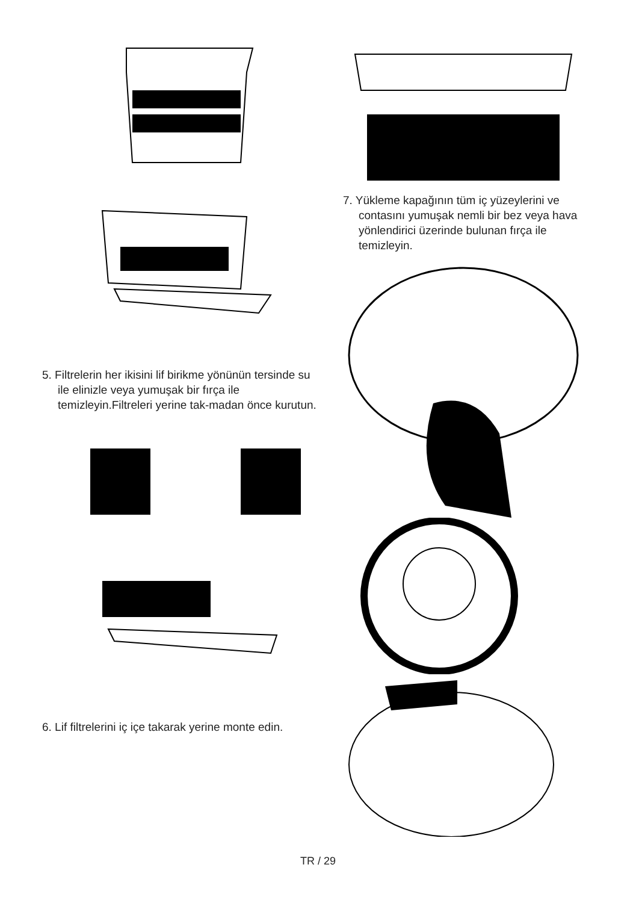5. Filtrelerin her ikisini lif birikme yönünün tersinde su ile elinizle veya yumuşak bir fırça ile temizleyin.Filtreleri yerine tak-madan önce kurutun.
6. Lif filtrelerini iç içe takarak yerine monte edin.
7. Yükleme kapağının tüm iç yüzeylerini ve contasını yumuşak nemli bir bez veya hava yönlendirici üzerinde bulunan fırça ile temizleyin.
TR / 29